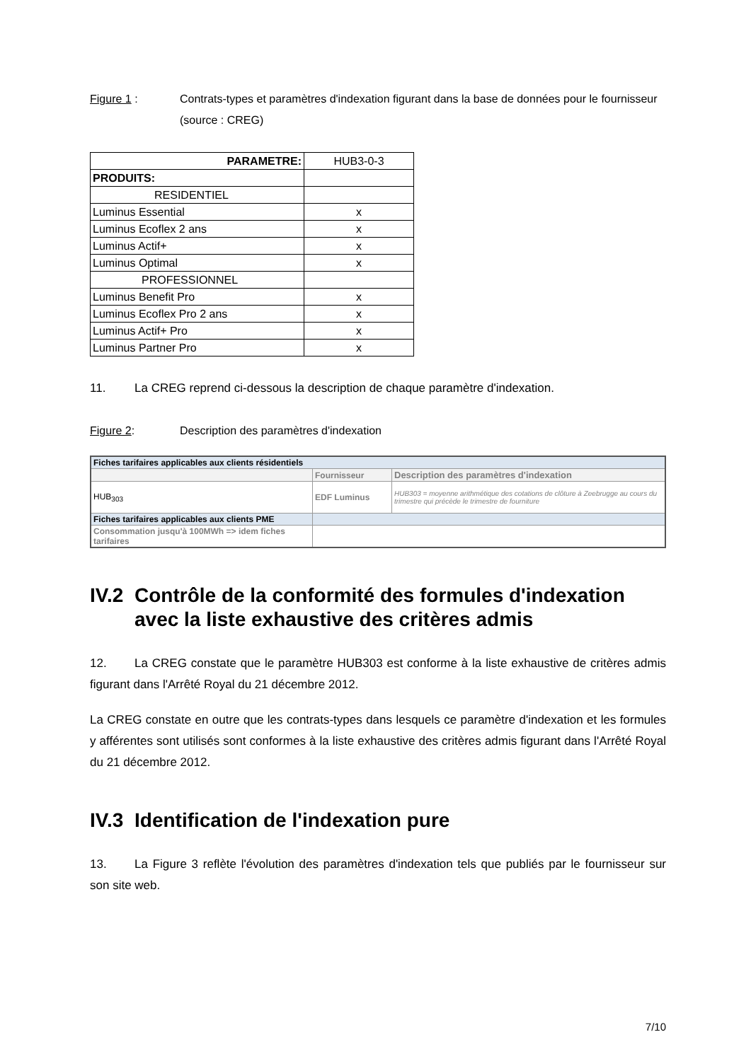Figure 1 : Contrats-types et paramètres d'indexation figurant dans la base de données pour le fournisseur (source : CREG)
| PARAMETRE: | HUB3-0-3 |
| PRODUITS: | |
| RESIDENTIEL | |
| Luminus Essential | x |
| Luminus Ecoflex 2 ans | x |
| Luminus Actif+ | x |
| Luminus Optimal | x |
| PROFESSIONNEL | |
| Luminus Benefit Pro | x |
| Luminus Ecoflex Pro 2 ans | x |
| Luminus Actif+ Pro | x |
| Luminus Partner Pro | x |
11. La CREG reprend ci-dessous la description de chaque paramètre d'indexation.
Figure 2: Description des paramètres d'indexation
| Fiches tarifaires applicables aux clients résidentiels | | |
| | Fournisseur | Description des paramètres d'indexation |
| HUB<sub>303</sub> | EDF Luminus | HUB303 = moyenne arithmétique des cotations de clôture à Zeebrugge au cours du trimestre qui précède le trimestre de fourniture |
| Fiches tarifaires applicables aux clients PME | | |
| Consommation jusqu'à 100MWh => idem fiches tarifaires | | |
IV.2 Contrôle de la conformité des formules d'indexation
avec la liste exhaustive des critères admis
12. La CREG constate que le paramètre HUB303 est conforme à la liste exhaustive de critères admis figurant dans l'Arrêté Royal du 21 décembre 2012.
La CREG constate en outre que les contrats-types dans lesquels ce paramètre d'indexation et les formules y afférentes sont utilisés sont conformes à la liste exhaustive des critères admis figurant dans l'Arrêté Royal du 21 décembre 2012.
IV.3 Identification de l'indexation pure
13. La Figure 3 reflète l'évolution des paramètres d'indexation tels que publiés par le fournisseur sur son site web.
7/10